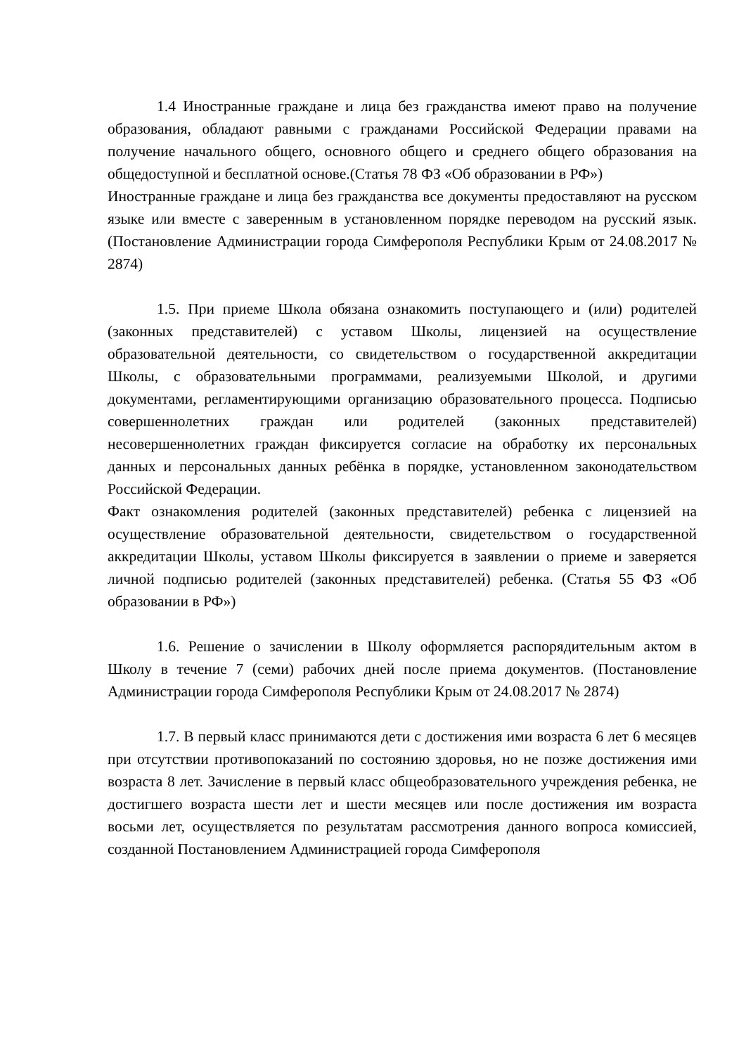1.4 Иностранные граждане и лица без гражданства имеют право на получение образования, обладают равными с гражданами Российской Федерации правами на получение начального общего, основного общего и среднего общего образования на общедоступной и бесплатной основе.(Статья 78 ФЗ «Об образовании в РФ»)
Иностранные граждане и лица без гражданства все документы предоставляют на русском языке или вместе с заверенным в установленном порядке переводом на русский язык. (Постановление Администрации города Симферополя Республики Крым от 24.08.2017 № 2874)
1.5. При приеме Школа обязана ознакомить поступающего и (или) родителей (законных представителей) с уставом Школы, лицензией на осуществление образовательной деятельности, со свидетельством о государственной аккредитации Школы, с образовательными программами, реализуемыми Школой, и другими документами, регламентирующими организацию образовательного процесса. Подписью совершеннолетних граждан или родителей (законных представителей) несовершеннолетних граждан фиксируется согласие на обработку их персональных данных и персональных данных ребёнка в порядке, установленном законодательством Российской Федерации.
Факт ознакомления родителей (законных представителей) ребенка с лицензией на осуществление образовательной деятельности, свидетельством о государственной аккредитации Школы, уставом Школы фиксируется в заявлении о приеме и заверяется личной подписью родителей (законных представителей) ребенка. (Статья 55 ФЗ «Об образовании в РФ»)
1.6. Решение о зачислении в Школу оформляется распорядительным актом в Школу в течение 7 (семи) рабочих дней после приема документов. (Постановление Администрации города Симферополя Республики Крым от 24.08.2017 № 2874)
1.7. В первый класс принимаются дети с достижения ими возраста 6 лет 6 месяцев при отсутствии противопоказаний по состоянию здоровья, но не позже достижения ими возраста 8 лет. Зачисление в первый класс общеобразовательного учреждения ребенка, не достигшего возраста шести лет и шести месяцев или после достижения им возраста восьми лет, осуществляется по результатам рассмотрения данного вопроса комиссией, созданной Постановлением Администрацией города Симферополя